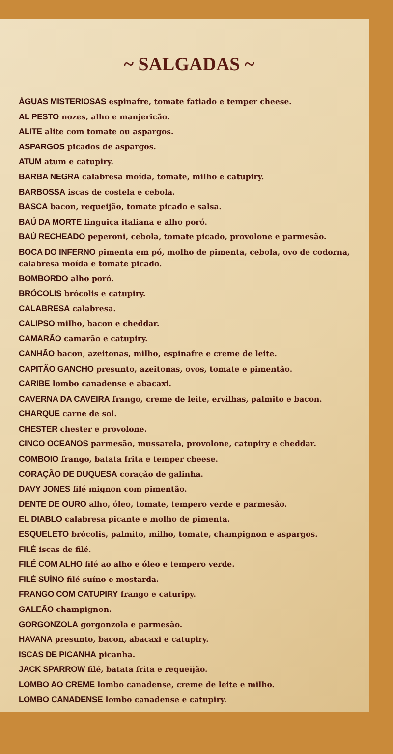~ SALGADAS ~
ÁGUAS MISTERIOSAS espinafre, tomate fatiado e temper cheese.
AL PESTO nozes, alho e manjericão.
ALITE alite com tomate ou aspargos.
ASPARGOS picados de aspargos.
ATUM atum e catupiry.
BARBA NEGRA calabresa moída, tomate, milho e catupiry.
BARBOSSA iscas de costela e cebola.
BASCA bacon, requeijão, tomate picado e salsa.
BAÚ DA MORTE linguiça italiana e alho poró.
BAÚ RECHEADO peperoni, cebola, tomate picado, provolone e parmesão.
BOCA DO INFERNO pimenta em pó, molho de pimenta, cebola, ovo de codorna, calabresa moída e tomate picado.
BOMBORDO alho poró.
BRÓCOLIS brócolis e catupiry.
CALABRESA calabresa.
CALIPSO milho, bacon e cheddar.
CAMARÃO camarão e catupiry.
CANHÃO bacon, azeitonas, milho, espinafre e creme de leite.
CAPITÃO GANCHO presunto, azeitonas, ovos, tomate e pimentão.
CARIBE lombo canadense e abacaxi.
CAVERNA DA CAVEIRA frango, creme de leite, ervilhas, palmito e bacon.
CHARQUE carne de sol.
CHESTER chester e provolone.
CINCO OCEANOS parmesão, mussarela, provolone, catupiry e cheddar.
COMBOIO frango, batata frita e temper cheese.
CORAÇÃO DE DUQUESA coração de galinha.
DAVY JONES filé mignon com pimentão.
DENTE DE OURO alho, óleo, tomate, tempero verde e parmesão.
EL DIABLO calabresa picante e molho de pimenta.
ESQUELETO brócolis, palmito, milho, tomate, champignon e aspargos.
FILÉ iscas de filé.
FILÉ COM ALHO filé ao alho e óleo e tempero verde.
FILÉ SUÍNO filé suíno e mostarda.
FRANGO COM CATUPIRY frango e caturipy.
GALEÃO champignon.
GORGONZOLA gorgonzola e parmesão.
HAVANA presunto, bacon, abacaxi e catupiry.
ISCAS DE PICANHA picanha.
JACK SPARROW filé, batata frita e requeijão.
LOMBO AO CREME lombo canadense, creme de leite e milho.
LOMBO CANADENSE lombo canadense e catupiry.